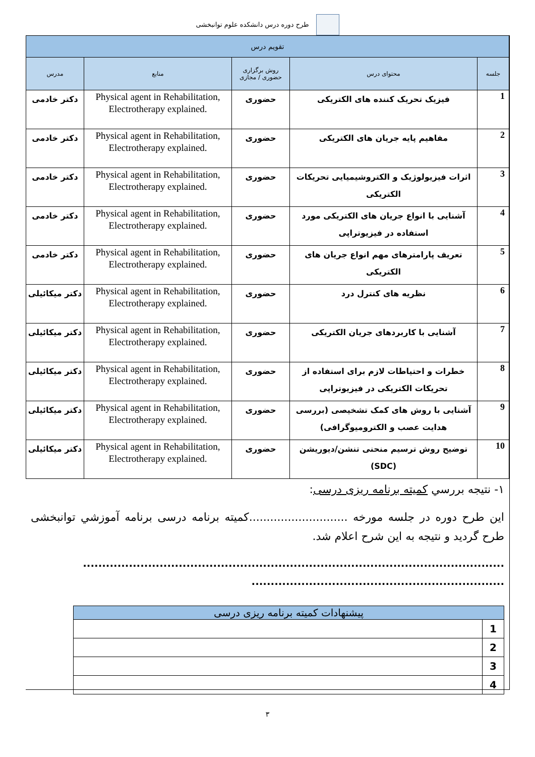طرح دوره درس دانشکده علوم توانبخشی
| تقویم درس | | | | |
| --- | --- | --- | --- | --- |
| جلسه | محتوای درس | روش برگزاری حضوری / مجازی | منابع | مدرس |
| 1 | فیزیک تحریک کننده های الکتریکی | حضوری | Physical agent in Rehabilitation, Electrotherapy explained. | دکتر خادمی |
| 2 | مفاهیم پایه جریان های الکتریکی | حضوری | Physical agent in Rehabilitation, Electrotherapy explained. | دکتر خادمی |
| 3 | اثرات فیزیولوژیک و الکتروشیمیایی تحریکات الکتریکی | حضوری | Physical agent in Rehabilitation, Electrotherapy explained. | دکتر خادمی |
| 4 | آشنایی با انواع جریان های الکتریکی مورد استفاده در فیزیوتراپی | حضوری | Physical agent in Rehabilitation, Electrotherapy explained. | دکتر خادمی |
| 5 | تعریف پارامترهای مهم انواع جریان های الکتریکی | حضوری | Physical agent in Rehabilitation, Electrotherapy explained. | دکتر خادمی |
| 6 | نظریه های کنترل درد | حضوری | Physical agent in Rehabilitation, Electrotherapy explained. | دکتر میکائیلی |
| 7 | آشنایی با کاربردهای جریان الکتریکی | حضوری | Physical agent in Rehabilitation, Electrotherapy explained. | دکتر میکائیلی |
| 8 | خطرات و احتیاطات لازم برای استفاده از تحریکات الکتریکی در فیزیوتراپی | حضوری | Physical agent in Rehabilitation, Electrotherapy explained. | دکتر میکائیلی |
| 9 | آشنایی با روش های کمک تشخیصی (بررسی هدایت عصب و الکترومیوگرافی) | حضوری | Physical agent in Rehabilitation, Electrotherapy explained. | دکتر میکائیلی |
| 10 | توضیح روش ترسیم منحنی تنشن/دیوریشن (SDC) | حضوری | Physical agent in Rehabilitation, Electrotherapy explained. | دکتر میکائیلی |
١- نتیجه بررسي کمیته برنامه ریزی درسی:
این طرح دوره در جلسه مورخه ............................کمیته برنامه درسی برنامه آموزشي توانبخشی طرح گردید و نتیجه به این شرح اعلام شد.
..............................................................................................................
..................................................................
| پیشنهادات کمیته برنامه ریزی درسی | |
| 1 | |
| 2 | |
| 3 | |
| 4 | |
٣